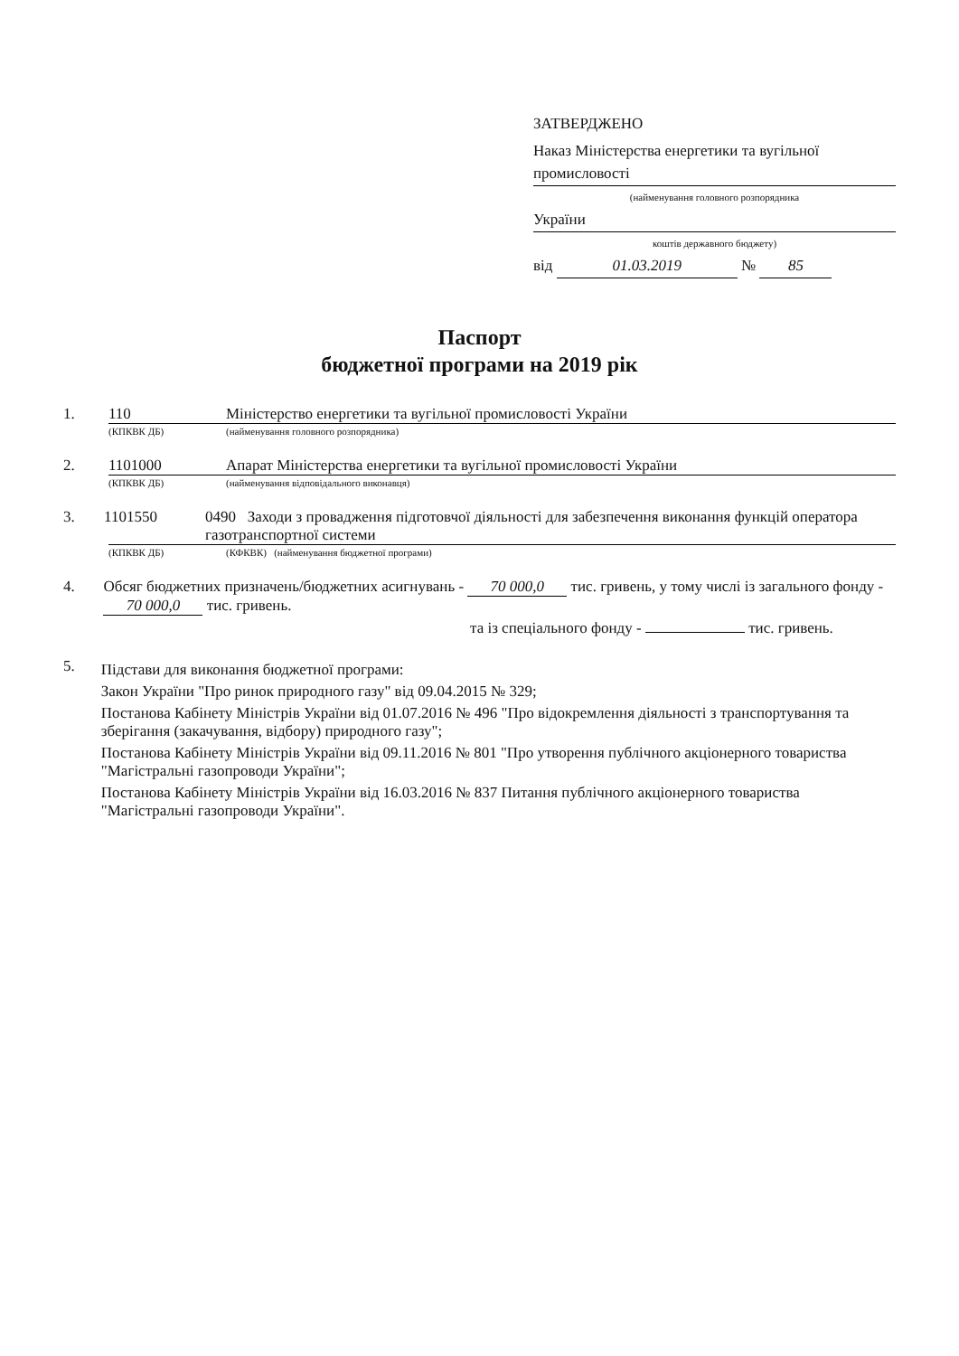ЗАТВЕРДЖЕНО
Наказ Міністерства енергетики та вугільної промисловості
(найменування головного розпорядника
України
коштів державного бюджету)
від 01.03.2019 № 85
Паспорт
бюджетної програми на 2019 рік
1. 110 Міністерство енергетики та вугільної промисловості України
(КПКВК ДБ) (найменування головного розпорядника)
2. 1101000 Апарат Міністерства енергетики та вугільної промисловості України
(КПКВК ДБ) (найменування відповідального виконавця)
3. 1101550 0490 Заходи з провадження підготовчої діяльності для забезпечення виконання функцій оператора газотранспортної системи
(КПКВК ДБ) (КФКВК) (найменування бюджетної програми)
4. Обсяг бюджетних призначень/бюджетних асигнувань - 70 000,0 тис. гривень, у тому числі із загального фонду - 70 000,0 тис. гривень.
та із спеціального фонду - тис. гривень.
5.
Підстави для виконання бюджетної програми:
Закон України "Про ринок природного газу" від 09.04.2015 № 329;
Постанова Кабінету Міністрів України від 01.07.2016 № 496 "Про відокремлення діяльності з транспортування та зберігання (закачування, відбору) природного газу";
Постанова Кабінету Міністрів України від 09.11.2016 № 801 "Про утворення публічного акціонерного товариства "Магістральні газопроводи України";
Постанова Кабінету Міністрів України від 16.03.2016 № 837 Питання публічного акціонерного товариства "Магістральні газопроводи України".